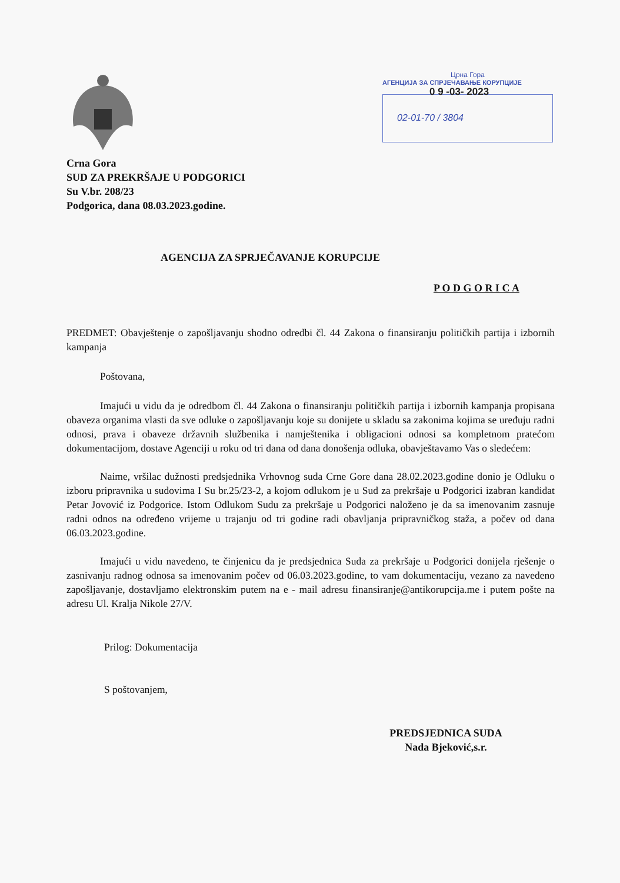Црна Гора
АГЕНЦИЈА ЗА СПРЈЕЧАВАЊЕ КОРУПЦИЈЕ
0 9 -03- 2023
02-01-70 / 3804
Crna Gora
SUD ZA PREKRŠAJE U PODGORICI
Su V.br. 208/23
Podgorica, dana 08.03.2023.godine.
AGENCIJA ZA SPRJEČAVANJE KORUPCIJE
P O D G O R I C A
PREDMET: Obavještenje o zapošljavanju shodno odredbi čl. 44 Zakona o finansiranju političkih partija i izbornih kampanja
Poštovana,
Imajući u vidu da je odredbom čl. 44 Zakona o finansiranju političkih partija i izbornih kampanja propisana obaveza organima vlasti da sve odluke o zapošljavanju koje su donijete u skladu sa zakonima kojima se uređuju radni odnosi, prava i obaveze državnih službenika i namještenika i obligacioni odnosi sa kompletnom pratećom dokumentacijom, dostave Agenciji u roku od tri dana od dana donošenja odluka, obavještavamo Vas o sledećem:
Naime, vršilac dužnosti predsjednika Vrhovnog suda Crne Gore dana 28.02.2023.godine donio je Odluku o izboru pripravnika u sudovima I Su br.25/23-2, a kojom odlukom je u Sud za prekršaje u Podgorici izabran kandidat Petar Jovović iz Podgorice. Istom Odlukom Sudu za prekršaje u Podgorici naloženo je da sa imenovanim zasnuje radni odnos na određeno vrijeme u trajanju od tri godine radi obavljanja pripravničkog staža, a počev od dana 06.03.2023.godine.
Imajući u vidu navedeno, te činjenicu da je predsjednica Suda za prekršaje u Podgorici donijela rješenje o zasnivanju radnog odnosa sa imenovanim počev od 06.03.2023.godine, to vam dokumentaciju, vezano za navedeno zapošljavanje, dostavljamo elektronskim putem na e - mail adresu finansiranje@antikorupcija.me i putem pošte na adresu Ul. Kralja Nikole 27/V.
Prilog: Dokumentacija
S poštovanjem,
PREDSJEDNICA SUDA
Nada Bjeković,s.r.